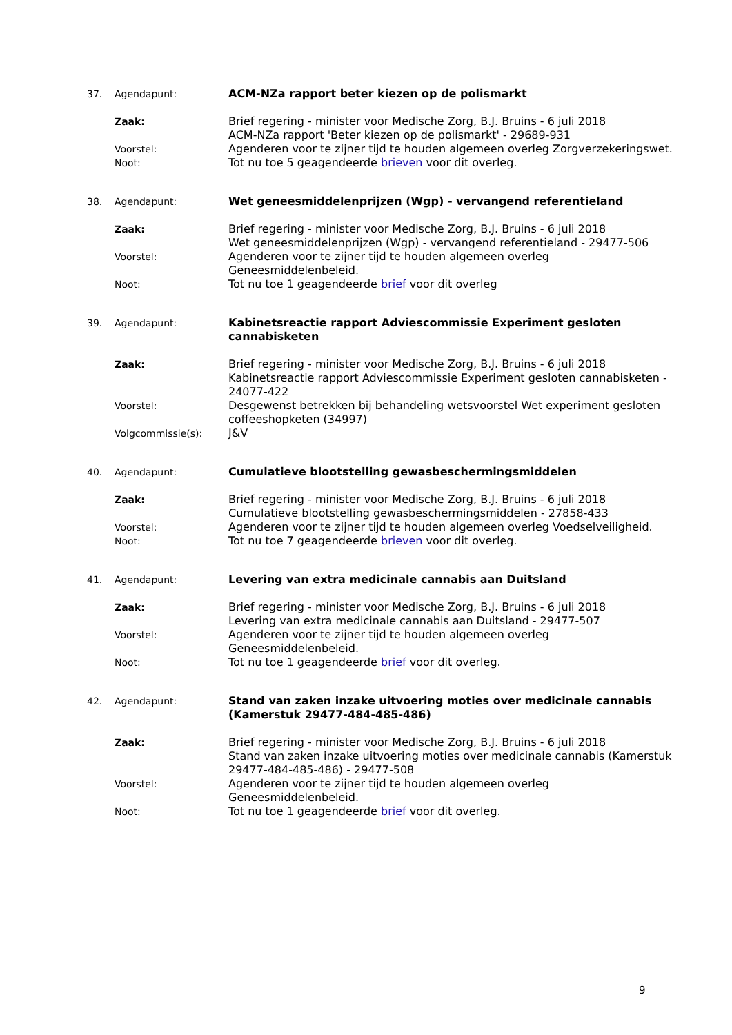37. Agendapunt:
ACM-NZa rapport beter kiezen op de polismarkt
Zaak:
Brief regering - minister voor Medische Zorg, B.J. Bruins - 6 juli 2018
ACM-NZa rapport 'Beter kiezen op de polismarkt' - 29689-931
Voorstel:
Agenderen voor te zijner tijd te houden algemeen overleg Zorgverzekeringswet.
Noot:
Tot nu toe 5 geagendeerde brieven voor dit overleg.
38. Agendapunt:
Wet geneesmiddelenprijzen (Wgp) - vervangend referentieland
Zaak:
Brief regering - minister voor Medische Zorg, B.J. Bruins - 6 juli 2018
Wet geneesmiddelenprijzen (Wgp) - vervangend referentieland - 29477-506
Voorstel:
Agenderen voor te zijner tijd te houden algemeen overleg Geneesmiddelenbeleid.
Noot:
Tot nu toe 1 geagendeerde brief voor dit overleg
39. Agendapunt:
Kabinetsreactie rapport Adviescommissie Experiment gesloten cannabisketen
Zaak:
Brief regering - minister voor Medische Zorg, B.J. Bruins - 6 juli 2018
Kabinetsreactie rapport Adviescommissie Experiment gesloten cannabisketen - 24077-422
Voorstel:
Desgewenst betrekken bij behandeling wetsvoorstel Wet experiment gesloten coffeeshopketen (34997)
Volgcommissie(s):
J&V
40. Agendapunt:
Cumulatieve blootstelling gewasbeschermingsmiddelen
Zaak:
Brief regering - minister voor Medische Zorg, B.J. Bruins - 6 juli 2018
Cumulatieve blootstelling gewasbeschermingsmiddelen - 27858-433
Voorstel:
Agenderen voor te zijner tijd te houden algemeen overleg Voedselveiligheid.
Noot:
Tot nu toe 7 geagendeerde brieven voor dit overleg.
41. Agendapunt:
Levering van extra medicinale cannabis aan Duitsland
Zaak:
Brief regering - minister voor Medische Zorg, B.J. Bruins - 6 juli 2018
Levering van extra medicinale cannabis aan Duitsland - 29477-507
Voorstel:
Agenderen voor te zijner tijd te houden algemeen overleg Geneesmiddelenbeleid.
Noot:
Tot nu toe 1 geagendeerde brief voor dit overleg.
42. Agendapunt:
Stand van zaken inzake uitvoering moties over medicinale cannabis (Kamerstuk 29477-484-485-486)
Zaak:
Brief regering - minister voor Medische Zorg, B.J. Bruins - 6 juli 2018
Stand van zaken inzake uitvoering moties over medicinale cannabis (Kamerstuk 29477-484-485-486) - 29477-508
Voorstel:
Agenderen voor te zijner tijd te houden algemeen overleg Geneesmiddelenbeleid.
Noot:
Tot nu toe 1 geagendeerde brief voor dit overleg.
9